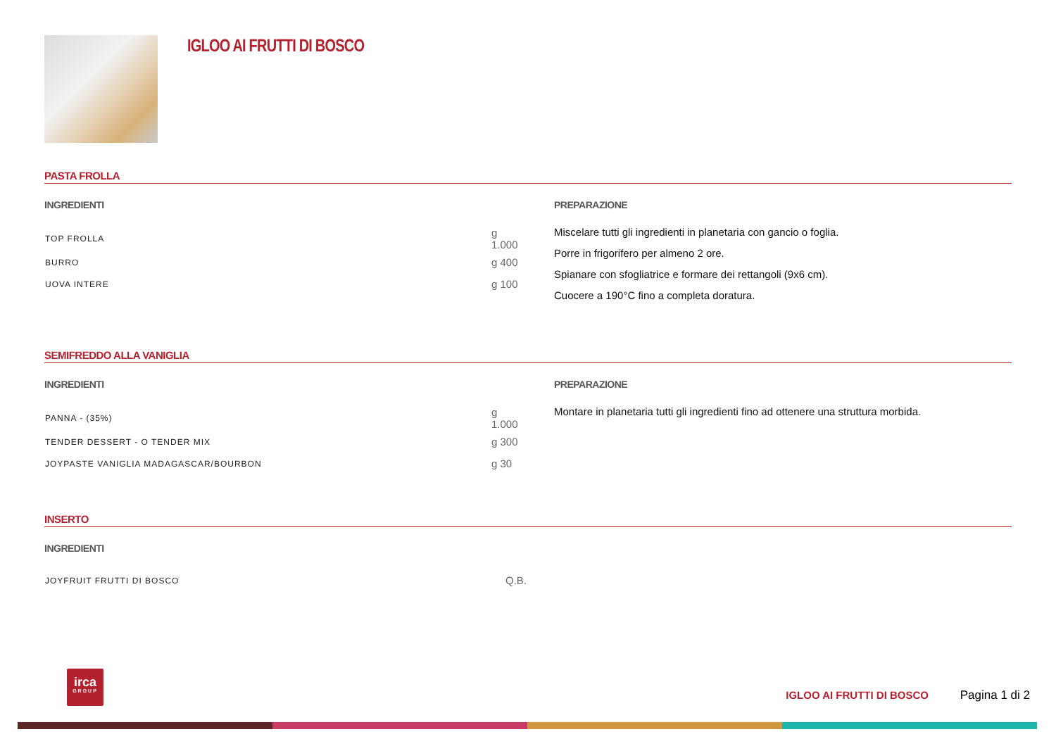IGLOO AI FRUTTI DI BOSCO
PASTA FROLLA
INGREDIENTI
| TOP FROLLA | g 1.000 |
| BURRO | g 400 |
| UOVA INTERE | g 100 |
PREPARAZIONE
Miscelare tutti gli ingredienti in planetaria con gancio o foglia.
Porre in frigorifero per almeno 2 ore.
Spianare con sfogliatrice e formare dei rettangoli (9x6 cm).
Cuocere a 190°C fino a completa doratura.
SEMIFREDDO ALLA VANIGLIA
INGREDIENTI
| PANNA - (35%) | g 1.000 |
| TENDER DESSERT - O TENDER MIX | g 300 |
| JOYPASTE VANIGLIA MADAGASCAR/BOURBON | g 30 |
PREPARAZIONE
Montare in planetaria tutti gli ingredienti fino ad ottenere una struttura morbida.
INSERTO
INGREDIENTI
| JOYFRUIT FRUTTI DI BOSCO | Q.B. |
irca
GROUP
IGLOO AI FRUTTI DI BOSCO Pagina 1 di 2